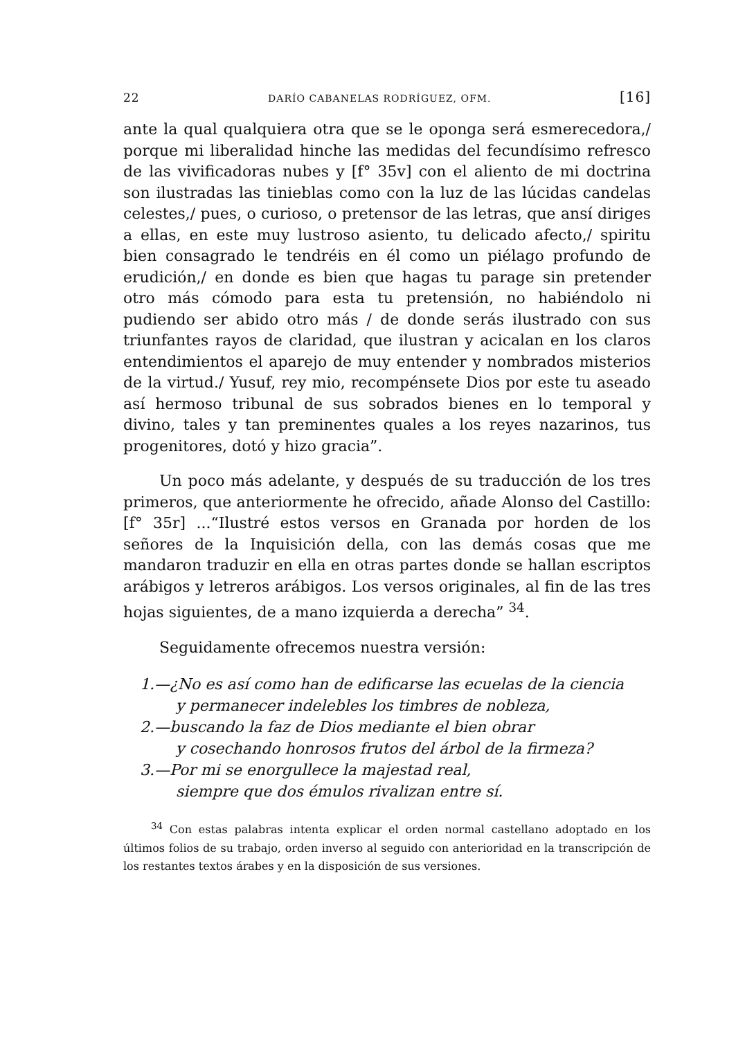22 DARÍO CABANELAS RODRÍGUEZ, OFM. [16]
ante la qual qualquiera otra que se le oponga será esmerecedora,/ porque mi liberalidad hinche las medidas del fecundísimo refresco de las vivificadoras nubes y [f° 35v] con el aliento de mi doctrina son ilustradas las tinieblas como con la luz de las lúcidas candelas celestes,/ pues, o curioso, o pretensor de las letras, que ansí diriges a ellas, en este muy lustroso asiento, tu delicado afecto,/ spiritu bien consagrado le tendréis en él como un piélago profundo de erudición,/ en donde es bien que hagas tu parage sin pretender otro más cómodo para esta tu pretensión, no habiéndolo ni pudiendo ser abido otro más / de donde serás ilustrado con sus triunfantes rayos de claridad, que ilustran y acicalan en los claros entendimientos el aparejo de muy entender y nombrados misterios de la virtud./ Yusuf, rey mio, recompénsete Dios por este tu aseado así hermoso tribunal de sus sobrados bienes en lo temporal y divino, tales y tan preminentes quales a los reyes nazarinos, tus progenitores, dotó y hizo gracia”.
Un poco más adelante, y después de su traducción de los tres primeros, que anteriormente he ofrecido, añade Alonso del Castillo: [f° 35r] ...“Ilustré estos versos en Granada por horden de los señores de la Inquisición della, con las demás cosas que me mandaron traduzir en ella en otras partes donde se hallan escriptos arábigos y letreros arábigos. Los versos originales, al fin de las tres hojas siguientes, de a mano izquierda a derecha” <sup>34</sup>.
Seguidamente ofrecemos nuestra versión:
1.—¿No es así como han de edificarse las ecuelas de la ciencia
y permanecer indelebles los timbres de nobleza,
2.—buscando la faz de Dios mediante el bien obrar
y cosechando honrosos frutos del árbol de la firmeza?
3.—Por mi se enorgullece la majestad real,
siempre que dos émulos rivalizan entre sí.
<sup>34</sup> Con estas palabras intenta explicar el orden normal castellano adoptado en los últimos folios de su trabajo, orden inverso al seguido con anterioridad en la transcripción de los restantes textos árabes y en la disposición de sus versiones.